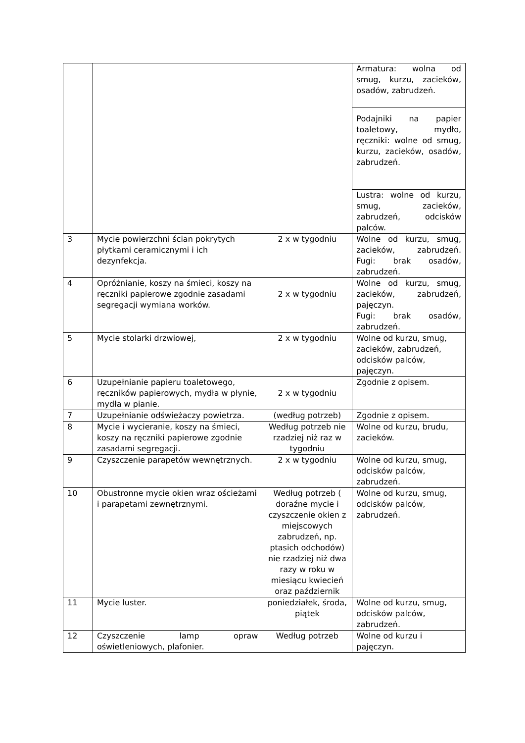| | | | Armatura: wolna od smug, kurzu, zacieków, osadów, zabrudzeń. |
| | | | Podajniki na papier toaletowy, mydło, ręczniki: wolne od smug, kurzu, zacieków, osadów, zabrudzeń. |
| | | | Lustra: wolne od kurzu, smug, zacieków, zabrudzeń, odcisków palców. |
| 3 | Mycie powierzchni ścian pokrytych płytkami ceramicznymi i ich dezynfekcja. | 2 x w tygodniu | Wolne od kurzu, smug, zacieków, zabrudzeń. Fugi: brak osadów, zabrudzeń. |
| 4 | Opróżnianie, koszy na śmieci, koszy na ręczniki papierowe zgodnie zasadami segregacji wymiana worków. | 2 x w tygodniu | Wolne od kurzu, smug, zacieków, zabrudzeń, pajęczyn. Fugi: brak osadów, zabrudzeń. |
| 5 | Mycie stolarki drzwiowej, | 2 x w tygodniu | Wolne od kurzu, smug, zacieków, zabrudzeń, odcisków palców, pajęczyn. |
| 6 | Uzupełnianie papieru toaletowego, ręczników papierowych, mydła w płynie, mydła w pianie. | 2 x w tygodniu | Zgodnie z opisem. |
| 7 | Uzupełnianie odświeżaczy powietrza. | (według potrzeb) | Zgodnie z opisem. |
| 8 | Mycie i wycieranie, koszy na śmieci, koszy na ręczniki papierowe zgodnie zasadami segregacji. | Według potrzeb nie rzadziej niż raz w tygodniu | Wolne od kurzu, brudu, zacieków. |
| 9 | Czyszczenie parapetów wewnętrznych. | 2 x w tygodniu | Wolne od kurzu, smug, odcisków palców, zabrudzeń. |
| 10 | Obustronne mycie okien wraz ościeżami i parapetami zewnętrznymi. | Według potrzeb ( doraźne mycie i czyszczenie okien z miejscowych zabrudzeń, np. ptasich odchodów) nie rzadziej niż dwa razy w roku w miesiącu kwiecień oraz październik | Wolne od kurzu, smug, odcisków palców, zabrudzeń. |
| 11 | Mycie luster. | poniedziałek, środa, piątek | Wolne od kurzu, smug, odcisków palców, zabrudzeń. |
| 12 | Czyszczenie lamp opraw oświetleniowych, plafonier. | Według potrzeb | Wolne od kurzu i pajęczyn. |